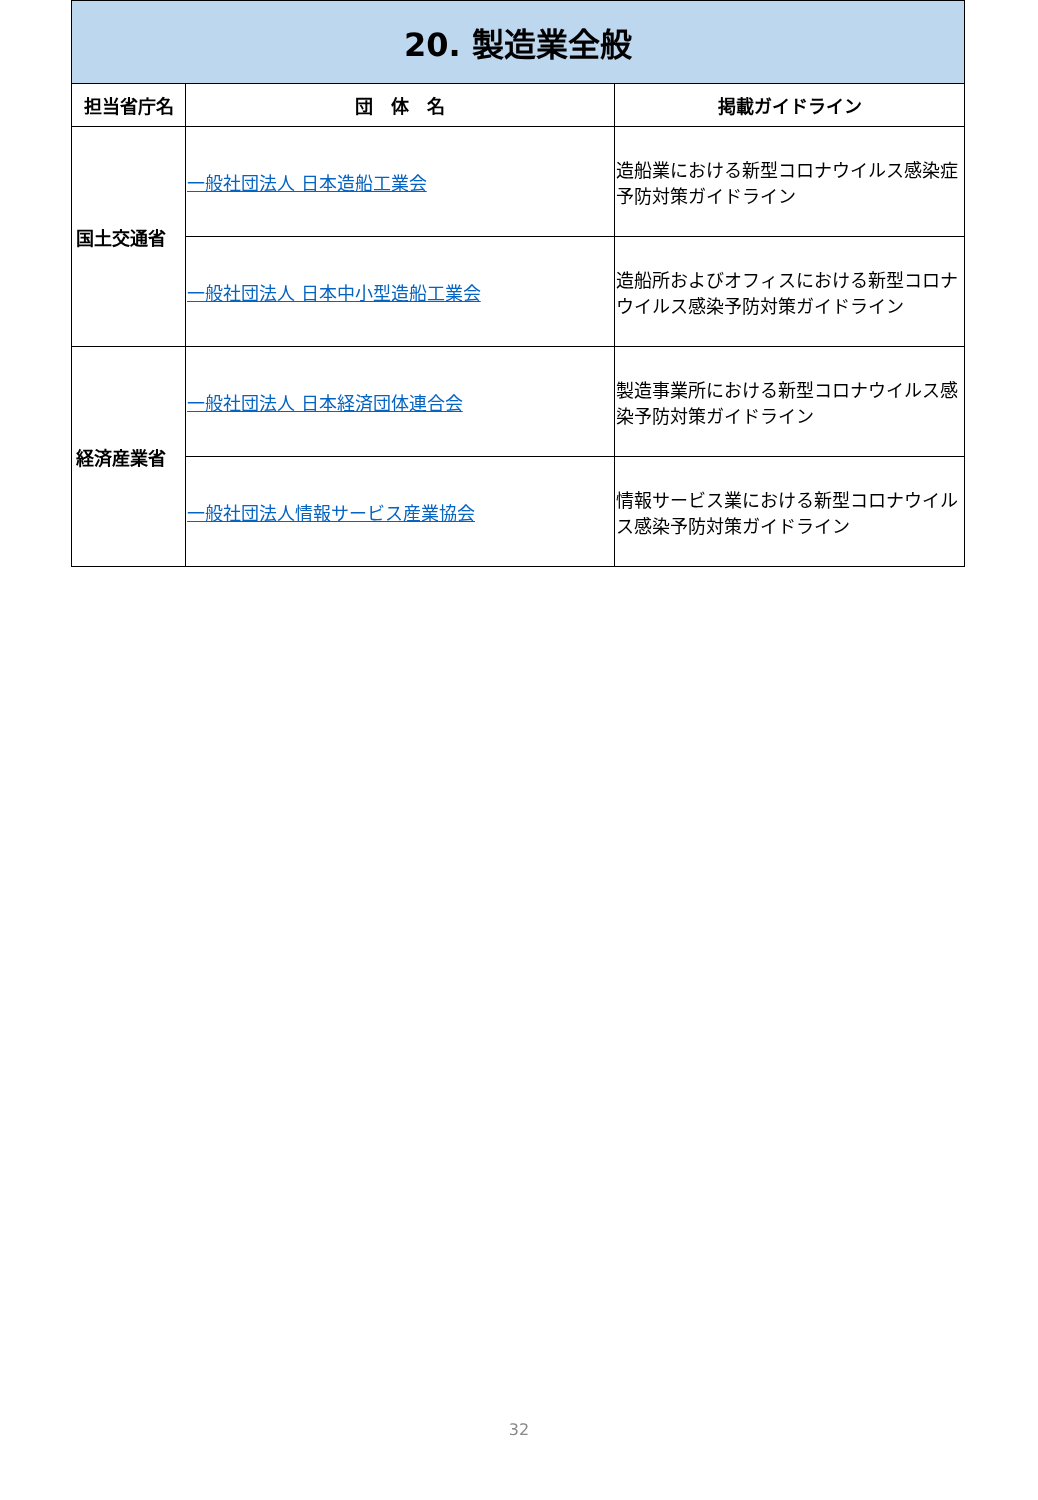| 20. 製造業全般 | | |
| 担当省庁名 | 団 体 名 | 掲載ガイドライン |
| 国土交通省 | 一般社団法人 日本造船工業会 | 造船業における新型コロナウイルス感染症予防対策ガイドライン |
| | 一般社団法人 日本中小型造船工業会 | 造船所およびオフィスにおける新型コロナウイルス感染予防対策ガイドライン |
| 経済産業省 | 一般社団法人 日本経済団体連合会 | 製造事業所における新型コロナウイルス感染予防対策ガイドライン |
| | 一般社団法人情報サービス産業協会 | 情報サービス業における新型コロナウイルス感染予防対策ガイドライン |
32